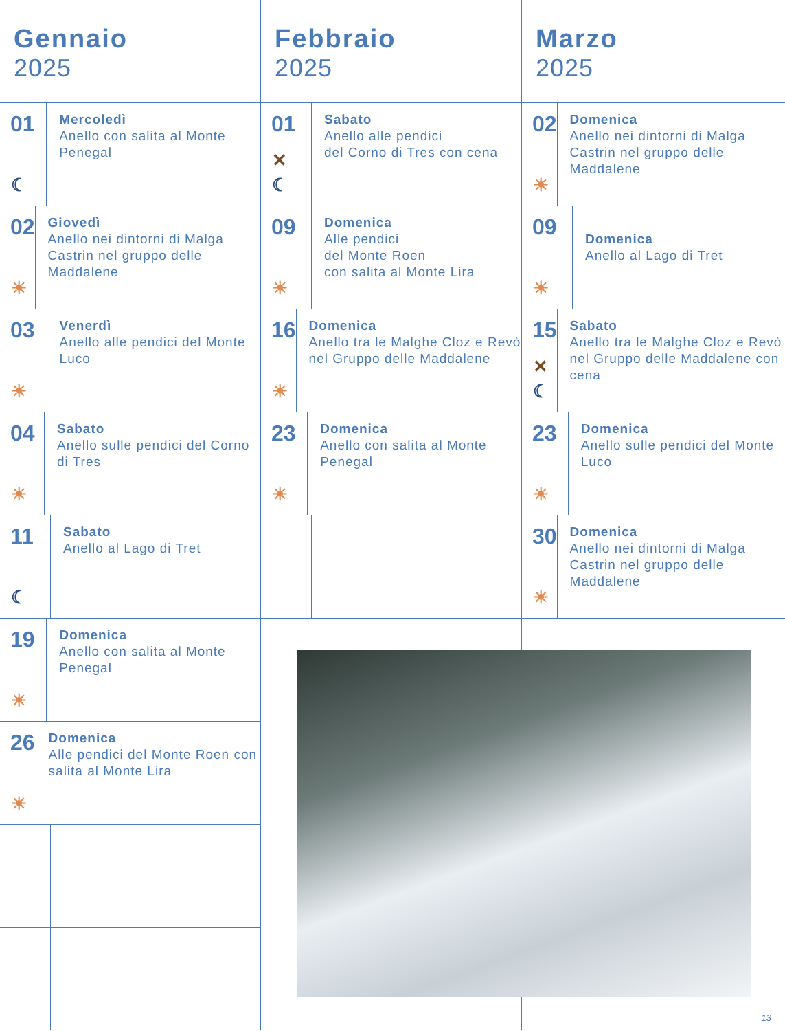Gennaio
2025
01
☾
Mercoledì
Anello con salita al Monte Penegal
02
☀
Giovedì
Anello nei dintorni di Malga Castrin nel gruppo delle Maddalene
03
☀
Venerdì
Anello alle pendici del Monte Luco
04
☀
Sabato
Anello sulle pendici del Corno di Tres
11
☾
Sabato
Anello al Lago di Tret
19
☀
Domenica
Anello con salita al Monte Penegal
26
☀
Domenica
Alle pendici del Monte Roen con salita al Monte Lira
Febbraio
2025
01
✕
☾
Sabato
Anello alle pendici
del Corno di Tres con cena
09
☀
Domenica
Alle pendici
del Monte Roen
con salita al Monte Lira
16
☀
Domenica
Anello tra le Malghe Cloz e Revò nel Gruppo delle Maddalene
23
☀
Domenica
Anello con salita al Monte Penegal
Marzo
2025
02
☀
Domenica
Anello nei dintorni di Malga Castrin nel gruppo delle Maddalene
09
☀
Domenica
Anello al Lago di Tret
15
✕
☾
Sabato
Anello tra le Malghe Cloz e Revò nel Gruppo delle Maddalene con cena
23
☀
Domenica
Anello sulle pendici del Monte Luco
30
☀
Domenica
Anello nei dintorni di Malga Castrin nel gruppo delle Maddalene
13